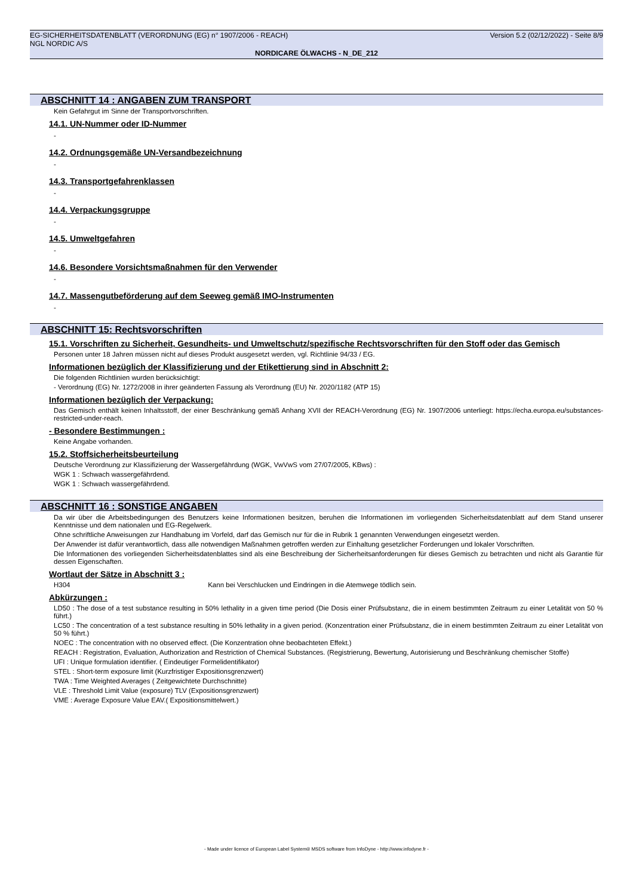EG-SICHERHEITSDATENBLATT (VERORDNUNG (EG) n° 1907/2006 - REACH) Version 5.2 (02/12/2022) - Seite 8/9
NGL NORDIC A/S
NORDICARE ÖLWACHS - N_DE_212
ABSCHNITT 14 : ANGABEN ZUM TRANSPORT
Kein Gefahrgut im Sinne der Transportvorschriften.
14.1. UN-Nummer oder ID-Nummer
-
14.2. Ordnungsgemäße UN-Versandbezeichnung
-
14.3. Transportgefahrenklassen
-
14.4. Verpackungsgruppe
-
14.5. Umweltgefahren
-
14.6. Besondere Vorsichtsmaßnahmen für den Verwender
-
14.7. Massengutbeförderung auf dem Seeweg gemäß IMO-Instrumenten
-
ABSCHNITT 15: Rechtsvorschriften
15.1. Vorschriften zu Sicherheit, Gesundheits- und Umweltschutz/spezifische Rechtsvorschriften für den Stoff oder das Gemisch
Personen unter 18 Jahren müssen nicht auf dieses Produkt ausgesetzt werden, vgl. Richtlinie 94/33 / EG.
Informationen bezüglich der Klassifizierung und der Etikettierung sind in Abschnitt 2:
Die folgenden Richtlinien wurden berücksichtigt:
- Verordnung (EG) Nr. 1272/2008 in ihrer geänderten Fassung als Verordnung (EU) Nr. 2020/1182 (ATP 15)
Informationen bezüglich der Verpackung:
Das Gemisch enthält keinen Inhaltsstoff, der einer Beschränkung gemäß Anhang XVII der REACH-Verordnung (EG) Nr. 1907/2006 unterliegt: https://echa.europa.eu/substances-restricted-under-reach.
- Besondere Bestimmungen :
Keine Angabe vorhanden.
15.2. Stoffsicherheitsbeurteilung
Deutsche Verordnung zur Klassifizierung der Wassergefährdung (WGK, VwVwS vom 27/07/2005, KBws) :
WGK 1 : Schwach wassergefährdend.
WGK 1 : Schwach wassergefährdend.
ABSCHNITT 16 : SONSTIGE ANGABEN
Da wir über die Arbeitsbedingungen des Benutzers keine Informationen besitzen, beruhen die Informationen im vorliegenden Sicherheitsdatenblatt auf dem Stand unserer Kenntnisse und dem nationalen und EG-Regelwerk.
Ohne schriftliche Anweisungen zur Handhabung im Vorfeld, darf das Gemisch nur für die in Rubrik 1 genannten Verwendungen eingesetzt werden.
Der Anwender ist dafür verantwortlich, dass alle notwendigen Maßnahmen getroffen werden zur Einhaltung gesetzlicher Forderungen und lokaler Vorschriften.
Die Informationen des vorliegenden Sicherheitsdatenblattes sind als eine Beschreibung der Sicherheitsanforderungen für dieses Gemisch zu betrachten und nicht als Garantie für dessen Eigenschaften.
Wortlaut der Sätze in Abschnitt 3 :
H304 Kann bei Verschlucken und Eindringen in die Atemwege tödlich sein.
Abkürzungen :
LD50 : The dose of a test substance resulting in 50% lethality in a given time period (Die Dosis einer Prüfsubstanz, die in einem bestimmten Zeitraum zu einer Letalität von 50 % führt.)
LC50 : The concentration of a test substance resulting in 50% lethality in a given period. (Konzentration einer Prüfsubstanz, die in einem bestimmten Zeitraum zu einer Letalität von 50 % führt.)
NOEC : The concentration with no observed effect. (Die Konzentration ohne beobachteten Effekt.)
REACH : Registration, Evaluation, Authorization and Restriction of Chemical Substances. (Registrierung, Bewertung, Autorisierung und Beschränkung chemischer Stoffe)
UFI : Unique formulation identifier. ( Eindeutiger Formelidentifikator)
STEL : Short-term exposure limit (Kurzfristiger Expositionsgrenzwert)
TWA : Time Weighted Averages ( Zeitgewichtete Durchschnitte)
VLE : Threshold Limit Value (exposure) TLV (Expositionsgrenzwert)
VME : Average Exposure Value EAV.( Expositionsmittelwert.)
- Made under licence of European Label System® MSDS software from InfoDyne - http://www.infodyne.fr -